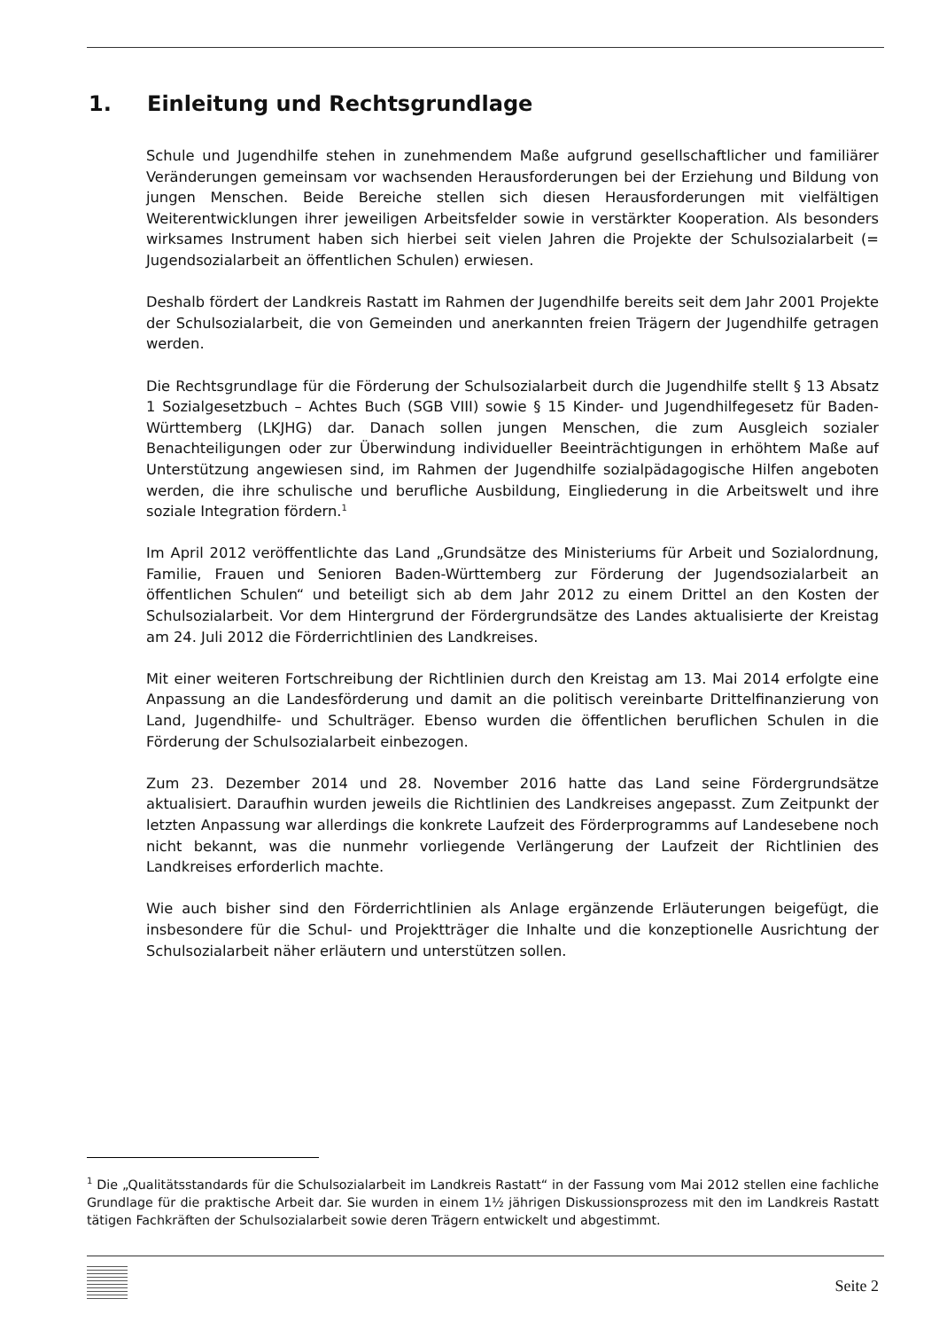1. Einleitung und Rechtsgrundlage
Schule und Jugendhilfe stehen in zunehmendem Maße aufgrund gesellschaftlicher und familiärer Veränderungen gemeinsam vor wachsenden Herausforderungen bei der Erziehung und Bildung von jungen Menschen. Beide Bereiche stellen sich diesen Herausforderungen mit vielfältigen Weiterentwicklungen ihrer jeweiligen Arbeitsfelder sowie in verstärkter Kooperation. Als besonders wirksames Instrument haben sich hierbei seit vielen Jahren die Projekte der Schulsozialarbeit (= Jugendsozialarbeit an öffentlichen Schulen) erwiesen.
Deshalb fördert der Landkreis Rastatt im Rahmen der Jugendhilfe bereits seit dem Jahr 2001 Projekte der Schulsozialarbeit, die von Gemeinden und anerkannten freien Trägern der Jugendhilfe getragen werden.
Die Rechtsgrundlage für die Förderung der Schulsozialarbeit durch die Jugendhilfe stellt § 13 Absatz 1 Sozialgesetzbuch – Achtes Buch (SGB VIII) sowie § 15 Kinder- und Jugendhilfegesetz für Baden-Württemberg (LKJHG) dar. Danach sollen jungen Menschen, die zum Ausgleich sozialer Benachteiligungen oder zur Überwindung individueller Beeinträchtigungen in erhöhtem Maße auf Unterstützung angewiesen sind, im Rahmen der Jugendhilfe sozialpädagogische Hilfen angeboten werden, die ihre schulische und berufliche Ausbildung, Eingliederung in die Arbeitswelt und ihre soziale Integration fördern.<sup>1</sup>
Im April 2012 veröffentlichte das Land „Grundsätze des Ministeriums für Arbeit und Sozialordnung, Familie, Frauen und Senioren Baden-Württemberg zur Förderung der Jugendsozialarbeit an öffentlichen Schulen“ und beteiligt sich ab dem Jahr 2012 zu einem Drittel an den Kosten der Schulsozialarbeit. Vor dem Hintergrund der Fördergrundsätze des Landes aktualisierte der Kreistag am 24. Juli 2012 die Förderrichtlinien des Landkreises.
Mit einer weiteren Fortschreibung der Richtlinien durch den Kreistag am 13. Mai 2014 erfolgte eine Anpassung an die Landesförderung und damit an die politisch vereinbarte Drittelfinanzierung von Land, Jugendhilfe- und Schulträger. Ebenso wurden die öffentlichen beruflichen Schulen in die Förderung der Schulsozialarbeit einbezogen.
Zum 23. Dezember 2014 und 28. November 2016 hatte das Land seine Fördergrundsätze aktualisiert. Daraufhin wurden jeweils die Richtlinien des Landkreises angepasst. Zum Zeitpunkt der letzten Anpassung war allerdings die konkrete Laufzeit des Förderprogramms auf Landesebene noch nicht bekannt, was die nunmehr vorliegende Verlängerung der Laufzeit der Richtlinien des Landkreises erforderlich machte.
Wie auch bisher sind den Förderrichtlinien als Anlage ergänzende Erläuterungen beigefügt, die insbesondere für die Schul- und Projektträger die Inhalte und die konzeptionelle Ausrichtung der Schulsozialarbeit näher erläutern und unterstützen sollen.
<sup>1</sup> Die „Qualitätsstandards für die Schulsozialarbeit im Landkreis Rastatt“ in der Fassung vom Mai 2012 stellen eine fachliche Grundlage für die praktische Arbeit dar. Sie wurden in einem 1½ jährigen Diskussionsprozess mit den im Landkreis Rastatt tätigen Fachkräften der Schulsozialarbeit sowie deren Trägern entwickelt und abgestimmt.
Seite 2